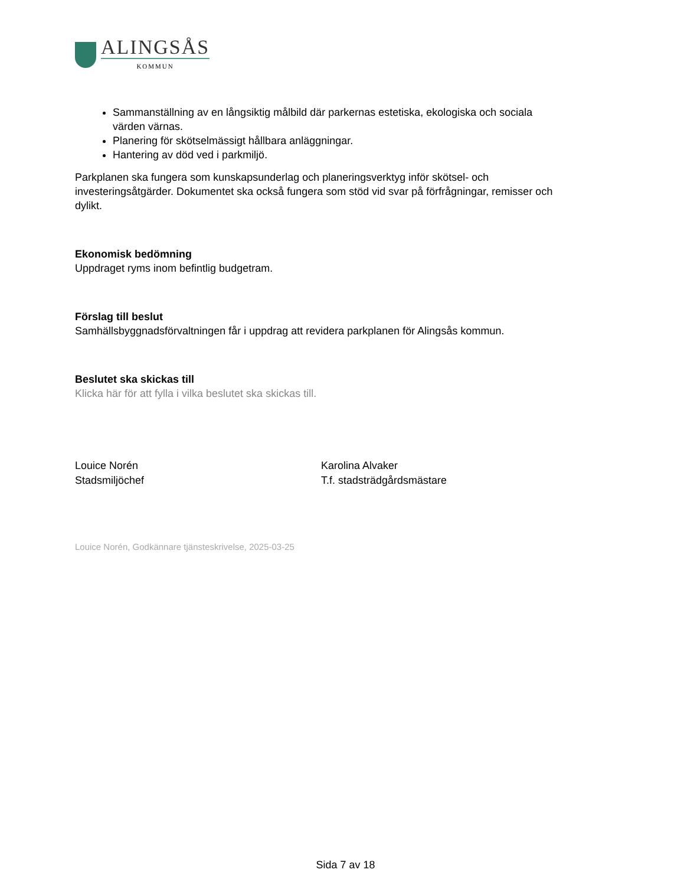ALINGSÅS
KOMMUN
Sammanställning av en långsiktig målbild där parkernas estetiska, ekologiska och sociala värden värnas.
Planering för skötselmässigt hållbara anläggningar.
Hantering av död ved i parkmiljö.
Parkplanen ska fungera som kunskapsunderlag och planeringsverktyg inför skötsel- och investeringsåtgärder. Dokumentet ska också fungera som stöd vid svar på förfrågningar, remisser och dylikt.
Ekonomisk bedömning
Uppdraget ryms inom befintlig budgetram.
Förslag till beslut
Samhällsbyggnadsförvaltningen får i uppdrag att revidera parkplanen för Alingsås kommun.
Beslutet ska skickas till
Klicka här för att fylla i vilka beslutet ska skickas till.
Louice Norén
Stadsmiljöchef
Karolina Alvaker
T.f. stadsträdgårdsmästare
Louice Norén, Godkännare tjänsteskrivelse, 2025-03-25
Sida 7 av 18